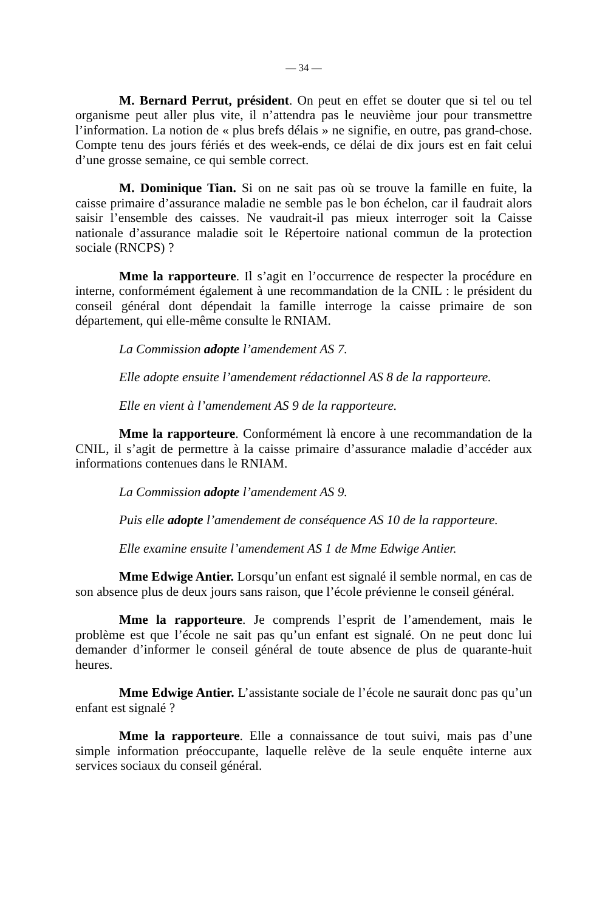— 34 —
M. Bernard Perrut, président. On peut en effet se douter que si tel ou tel organisme peut aller plus vite, il n’attendra pas le neuvième jour pour transmettre l’information. La notion de « plus brefs délais » ne signifie, en outre, pas grand-chose. Compte tenu des jours fériés et des week-ends, ce délai de dix jours est en fait celui d’une grosse semaine, ce qui semble correct.
M. Dominique Tian. Si on ne sait pas où se trouve la famille en fuite, la caisse primaire d’assurance maladie ne semble pas le bon échelon, car il faudrait alors saisir l’ensemble des caisses. Ne vaudrait-il pas mieux interroger soit la Caisse nationale d’assurance maladie soit le Répertoire national commun de la protection sociale (RNCPS) ?
Mme la rapporteure. Il s’agit en l’occurrence de respecter la procédure en interne, conformément également à une recommandation de la CNIL : le président du conseil général dont dépendait la famille interroge la caisse primaire de son département, qui elle-même consulte le RNIAM.
La Commission adopte l’amendement AS 7.
Elle adopte ensuite l’amendement rédactionnel AS 8 de la rapporteure.
Elle en vient à l’amendement AS 9 de la rapporteure.
Mme la rapporteure. Conformément là encore à une recommandation de la CNIL, il s’agit de permettre à la caisse primaire d’assurance maladie d’accéder aux informations contenues dans le RNIAM.
La Commission adopte l’amendement AS 9.
Puis elle adopte l’amendement de conséquence AS 10 de la rapporteure.
Elle examine ensuite l’amendement AS 1 de Mme Edwige Antier.
Mme Edwige Antier. Lorsqu’un enfant est signalé il semble normal, en cas de son absence plus de deux jours sans raison, que l’école prévienne le conseil général.
Mme la rapporteure. Je comprends l’esprit de l’amendement, mais le problème est que l’école ne sait pas qu’un enfant est signalé. On ne peut donc lui demander d’informer le conseil général de toute absence de plus de quarante-huit heures.
Mme Edwige Antier. L’assistante sociale de l’école ne saurait donc pas qu’un enfant est signalé ?
Mme la rapporteure. Elle a connaissance de tout suivi, mais pas d’une simple information préoccupante, laquelle relève de la seule enquête interne aux services sociaux du conseil général.